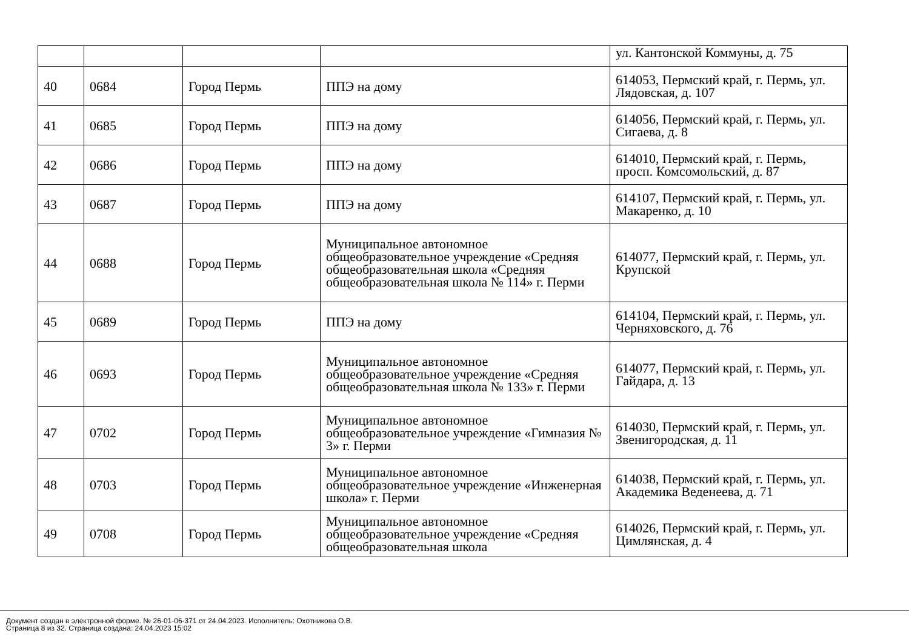| | | | | ул. Кантонской Коммуны, д. 75 |
| 40 | 0684 | Город Пермь | ППЭ на дому | 614053, Пермский край, г. Пермь, ул. Лядовская, д. 107 |
| 41 | 0685 | Город Пермь | ППЭ на дому | 614056, Пермский край, г. Пермь, ул. Сигаева, д. 8 |
| 42 | 0686 | Город Пермь | ППЭ на дому | 614010, Пермский край, г. Пермь, просп. Комсомольский, д. 87 |
| 43 | 0687 | Город Пермь | ППЭ на дому | 614107, Пермский край, г. Пермь, ул. Макаренко, д. 10 |
| 44 | 0688 | Город Пермь | Муниципальное автономное общеобразовательное учреждение «Средняя общеобразовательная школа «Средняя общеобразовательная школа № 114» г. Перми | 614077, Пермский край, г. Пермь, ул. Крупской |
| 45 | 0689 | Город Пермь | ППЭ на дому | 614104, Пермский край, г. Пермь, ул. Черняховского, д. 76 |
| 46 | 0693 | Город Пермь | Муниципальное автономное общеобразовательное учреждение «Средняя общеобразовательная школа № 133» г. Перми | 614077, Пермский край, г. Пермь, ул. Гайдара, д. 13 |
| 47 | 0702 | Город Пермь | Муниципальное автономное общеобразовательное учреждение «Гимназия № 3» г. Перми | 614030, Пермский край, г. Пермь, ул. Звенигородская, д. 11 |
| 48 | 0703 | Город Пермь | Муниципальное автономное общеобразовательное учреждение «Инженерная школа» г. Перми | 614038, Пермский край, г. Пермь, ул. Академика Веденеева, д. 71 |
| 49 | 0708 | Город Пермь | Муниципальное автономное общеобразовательное учреждение «Средняя общеобразовательная школа | 614026, Пермский край, г. Пермь, ул. Цимлянская, д. 4 |
Документ создан в электронной форме. № 26-01-06-371 от 24.04.2023. Исполнитель: Охотникова О.В.
Страница 8 из 32. Страница создана: 24.04.2023 15:02